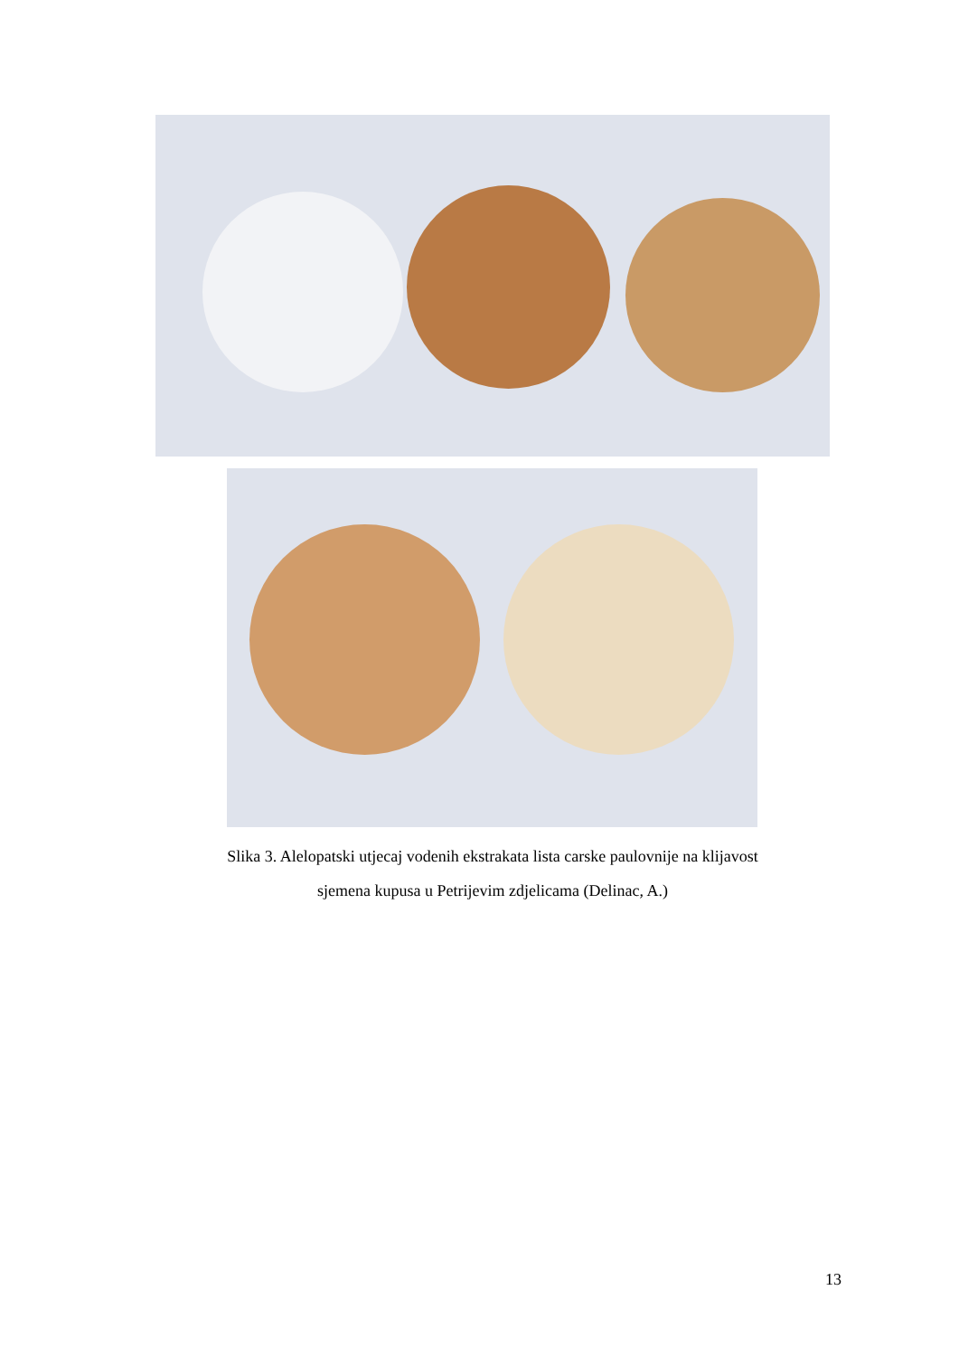Slika 3. Alelopatski utjecaj vodenih ekstrakata lista carske paulovnije na klijavost
sjemena kupusa u Petrijevim zdjelicama (Delinac, A.)
13